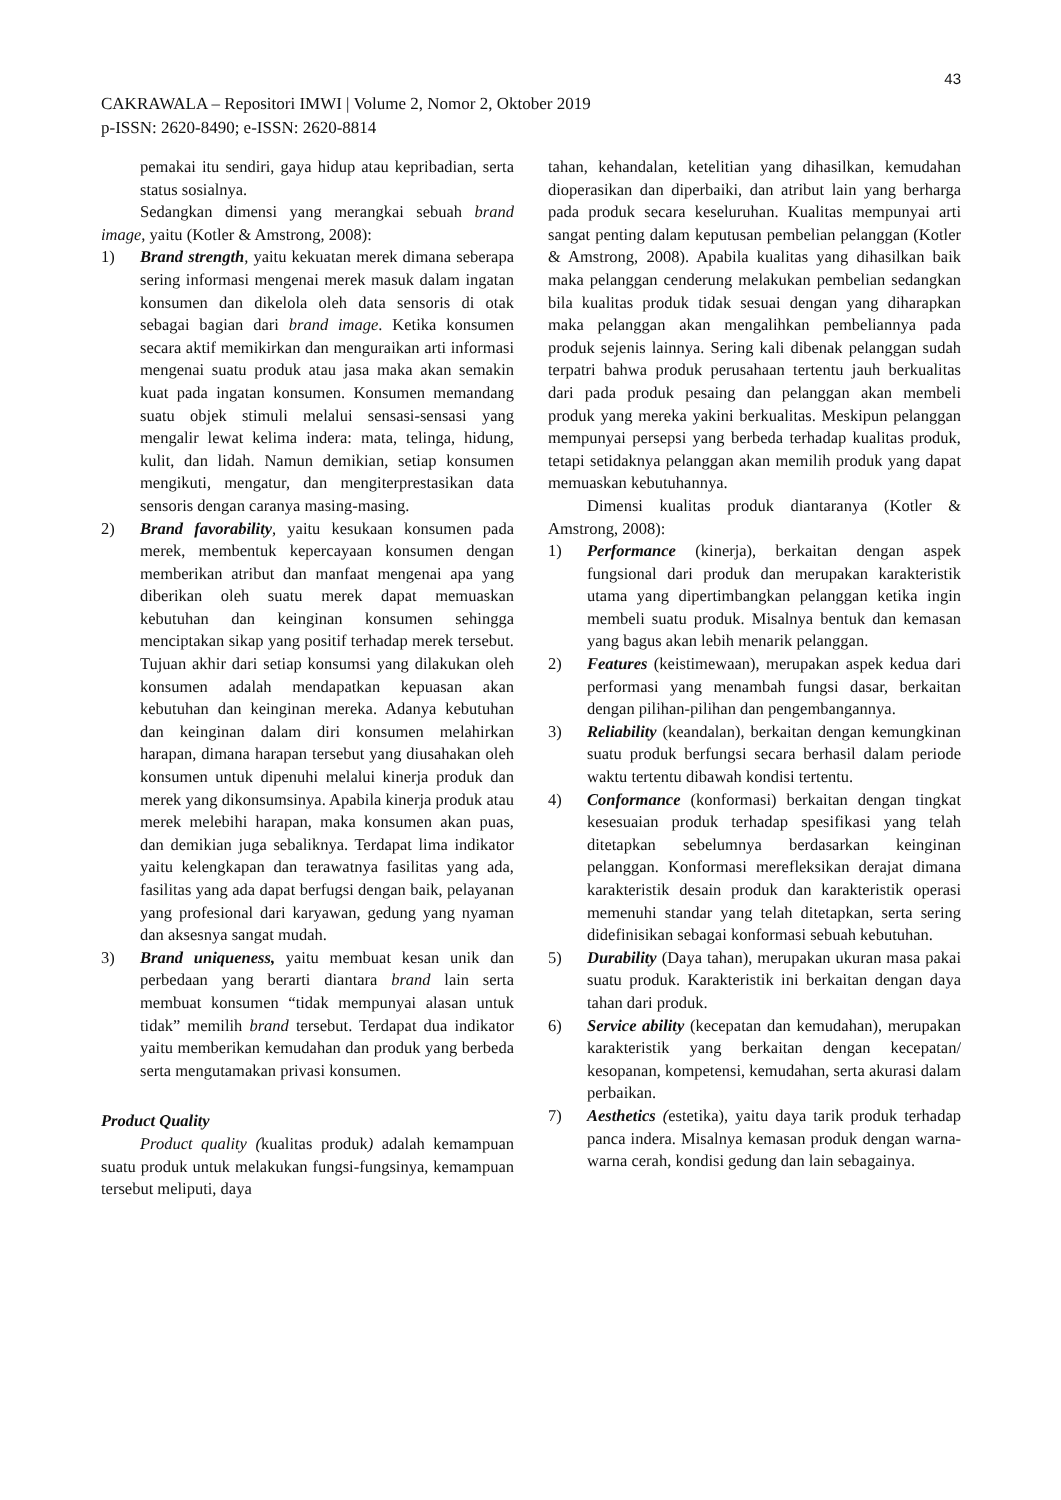43
CAKRAWALA – Repositori IMWI | Volume 2, Nomor 2, Oktober 2019
p-ISSN: 2620-8490; e-ISSN: 2620-8814
pemakai itu sendiri, gaya hidup atau kepribadian, serta status sosialnya.
Sedangkan dimensi yang merangkai sebuah brand image, yaitu (Kotler & Amstrong, 2008):
1) Brand strength, yaitu kekuatan merek dimana seberapa sering informasi mengenai merek masuk dalam ingatan konsumen dan dikelola oleh data sensoris di otak sebagai bagian dari brand image. Ketika konsumen secara aktif memikirkan dan menguraikan arti informasi mengenai suatu produk atau jasa maka akan semakin kuat pada ingatan konsumen. Konsumen memandang suatu objek stimuli melalui sensasi-sensasi yang mengalir lewat kelima indera: mata, telinga, hidung, kulit, dan lidah. Namun demikian, setiap konsumen mengikuti, mengatur, dan mengiterprestasikan data sensoris dengan caranya masing-masing.
2) Brand favorability, yaitu kesukaan konsumen pada merek, membentuk kepercayaan konsumen dengan memberikan atribut dan manfaat mengenai apa yang diberikan oleh suatu merek dapat memuaskan kebutuhan dan keinginan konsumen sehingga menciptakan sikap yang positif terhadap merek tersebut. Tujuan akhir dari setiap konsumsi yang dilakukan oleh konsumen adalah mendapatkan kepuasan akan kebutuhan dan keinginan mereka. Adanya kebutuhan dan keinginan dalam diri konsumen melahirkan harapan, dimana harapan tersebut yang diusahakan oleh konsumen untuk dipenuhi melalui kinerja produk dan merek yang dikonsumsinya. Apabila kinerja produk atau merek melebihi harapan, maka konsumen akan puas, dan demikian juga sebaliknya. Terdapat lima indikator yaitu kelengkapan dan terawatnya fasilitas yang ada, fasilitas yang ada dapat berfugsi dengan baik, pelayanan yang profesional dari karyawan, gedung yang nyaman dan aksesnya sangat mudah.
3) Brand uniqueness, yaitu membuat kesan unik dan perbedaan yang berarti diantara brand lain serta membuat konsumen “tidak mempunyai alasan untuk tidak” memilih brand tersebut. Terdapat dua indikator yaitu memberikan kemudahan dan produk yang berbeda serta mengutamakan privasi konsumen.
Product Quality
Product quality (kualitas produk) adalah kemampuan suatu produk untuk melakukan fungsi-fungsinya, kemampuan tersebut meliputi, daya
tahan, kehandalan, ketelitian yang dihasilkan, kemudahan dioperasikan dan diperbaiki, dan atribut lain yang berharga pada produk secara keseluruhan. Kualitas mempunyai arti sangat penting dalam keputusan pembelian pelanggan (Kotler & Amstrong, 2008). Apabila kualitas yang dihasilkan baik maka pelanggan cenderung melakukan pembelian sedangkan bila kualitas produk tidak sesuai dengan yang diharapkan maka pelanggan akan mengalihkan pembeliannya pada produk sejenis lainnya. Sering kali dibenak pelanggan sudah terpatri bahwa produk perusahaan tertentu jauh berkualitas dari pada produk pesaing dan pelanggan akan membeli produk yang mereka yakini berkualitas. Meskipun pelanggan mempunyai persepsi yang berbeda terhadap kualitas produk, tetapi setidaknya pelanggan akan memilih produk yang dapat memuaskan kebutuhannya.
Dimensi kualitas produk diantaranya (Kotler & Amstrong, 2008):
1) Performance (kinerja), berkaitan dengan aspek fungsional dari produk dan merupakan karakteristik utama yang dipertimbangkan pelanggan ketika ingin membeli suatu produk. Misalnya bentuk dan kemasan yang bagus akan lebih menarik pelanggan.
2) Features (keistimewaan), merupakan aspek kedua dari performasi yang menambah fungsi dasar, berkaitan dengan pilihan-pilihan dan pengembangannya.
3) Reliability (keandalan), berkaitan dengan kemungkinan suatu produk berfungsi secara berhasil dalam periode waktu tertentu dibawah kondisi tertentu.
4) Conformance (konformasi) berkaitan dengan tingkat kesesuaian produk terhadap spesifikasi yang telah ditetapkan sebelumnya berdasarkan keinginan pelanggan. Konformasi merefleksikan derajat dimana karakteristik desain produk dan karakteristik operasi memenuhi standar yang telah ditetapkan, serta sering didefinisikan sebagai konformasi sebuah kebutuhan.
5) Durability (Daya tahan), merupakan ukuran masa pakai suatu produk. Karakteristik ini berkaitan dengan daya tahan dari produk.
6) Service ability (kecepatan dan kemudahan), merupakan karakteristik yang berkaitan dengan kecepatan/ kesopanan, kompetensi, kemudahan, serta akurasi dalam perbaikan.
7) Aesthetics (estetika), yaitu daya tarik produk terhadap panca indera. Misalnya kemasan produk dengan warna-warna cerah, kondisi gedung dan lain sebagainya.